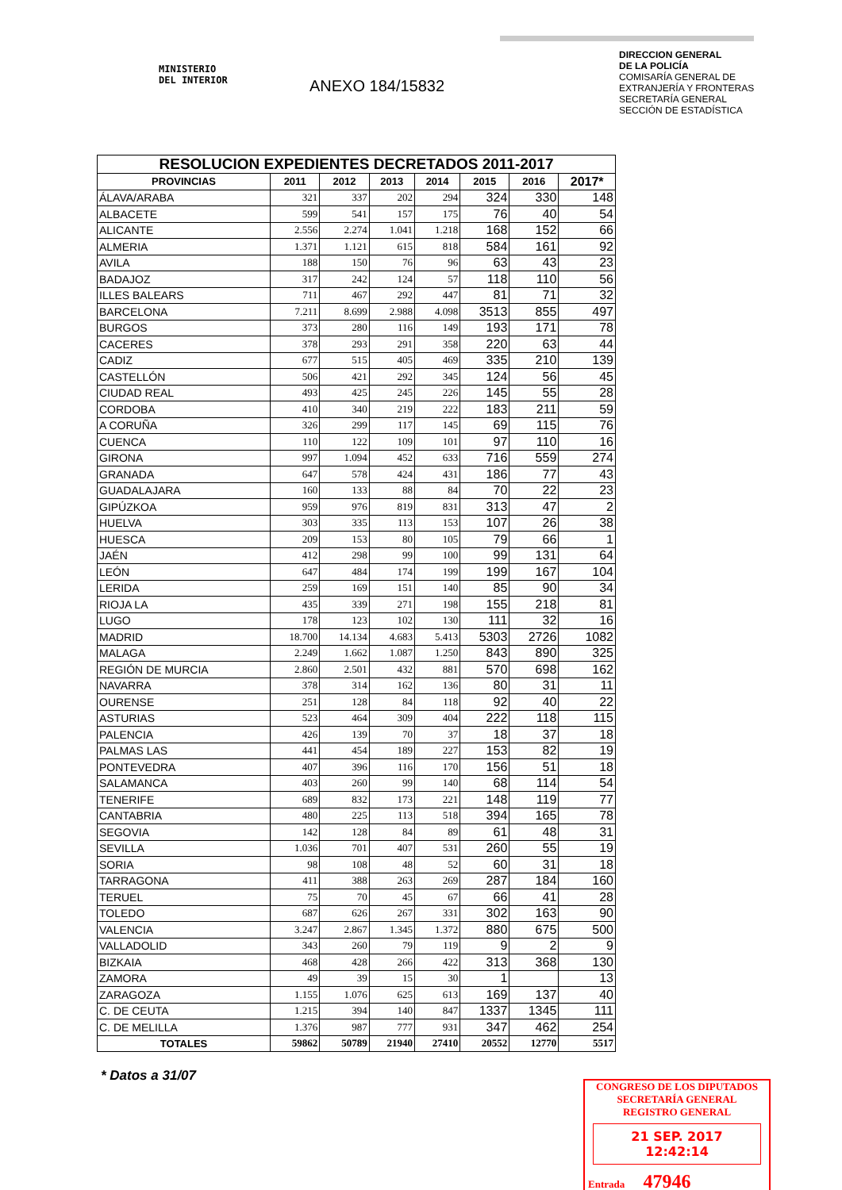MINISTERIO
DEL INTERIOR
ANEXO 184/15832
DIRECCION GENERAL
DE LA POLICÍA
COMISARÍA GENERAL DE
EXTRANJERÍA Y FRONTERAS
SECRETARÍA GENERAL
SECCIÓN DE ESTADÍSTICA
| RESOLUCION EXPEDIENTES DECRETADOS 2011-2017 | | | | | | | |
| --- | --- | --- | --- | --- | --- | --- | --- |
| PROVINCIAS | 2011 | 2012 | 2013 | 2014 | 2015 | 2016 | 2017* |
| ÁLAVA/ARABA | 321 | 337 | 202 | 294 | 324 | 330 | 148 |
| ALBACETE | 599 | 541 | 157 | 175 | 76 | 40 | 54 |
| ALICANTE | 2.556 | 2.274 | 1.041 | 1.218 | 168 | 152 | 66 |
| ALMERIA | 1.371 | 1.121 | 615 | 818 | 584 | 161 | 92 |
| AVILA | 188 | 150 | 76 | 96 | 63 | 43 | 23 |
| BADAJOZ | 317 | 242 | 124 | 57 | 118 | 110 | 56 |
| ILLES BALEARS | 711 | 467 | 292 | 447 | 81 | 71 | 32 |
| BARCELONA | 7.211 | 8.699 | 2.988 | 4.098 | 3513 | 855 | 497 |
| BURGOS | 373 | 280 | 116 | 149 | 193 | 171 | 78 |
| CACERES | 378 | 293 | 291 | 358 | 220 | 63 | 44 |
| CADIZ | 677 | 515 | 405 | 469 | 335 | 210 | 139 |
| CASTELLÓN | 506 | 421 | 292 | 345 | 124 | 56 | 45 |
| CIUDAD REAL | 493 | 425 | 245 | 226 | 145 | 55 | 28 |
| CORDOBA | 410 | 340 | 219 | 222 | 183 | 211 | 59 |
| A CORUÑA | 326 | 299 | 117 | 145 | 69 | 115 | 76 |
| CUENCA | 110 | 122 | 109 | 101 | 97 | 110 | 16 |
| GIRONA | 997 | 1.094 | 452 | 633 | 716 | 559 | 274 |
| GRANADA | 647 | 578 | 424 | 431 | 186 | 77 | 43 |
| GUADALAJARA | 160 | 133 | 88 | 84 | 70 | 22 | 23 |
| GIPÚZKOA | 959 | 976 | 819 | 831 | 313 | 47 | 2 |
| HUELVA | 303 | 335 | 113 | 153 | 107 | 26 | 38 |
| HUESCA | 209 | 153 | 80 | 105 | 79 | 66 | 1 |
| JAÉN | 412 | 298 | 99 | 100 | 99 | 131 | 64 |
| LEÓN | 647 | 484 | 174 | 199 | 199 | 167 | 104 |
| LERIDA | 259 | 169 | 151 | 140 | 85 | 90 | 34 |
| RIOJA LA | 435 | 339 | 271 | 198 | 155 | 218 | 81 |
| LUGO | 178 | 123 | 102 | 130 | 111 | 32 | 16 |
| MADRID | 18.700 | 14.134 | 4.683 | 5.413 | 5303 | 2726 | 1082 |
| MALAGA | 2.249 | 1.662 | 1.087 | 1.250 | 843 | 890 | 325 |
| REGIÓN DE MURCIA | 2.860 | 2.501 | 432 | 881 | 570 | 698 | 162 |
| NAVARRA | 378 | 314 | 162 | 136 | 80 | 31 | 11 |
| OURENSE | 251 | 128 | 84 | 118 | 92 | 40 | 22 |
| ASTURIAS | 523 | 464 | 309 | 404 | 222 | 118 | 115 |
| PALENCIA | 426 | 139 | 70 | 37 | 18 | 37 | 18 |
| PALMAS LAS | 441 | 454 | 189 | 227 | 153 | 82 | 19 |
| PONTEVEDRA | 407 | 396 | 116 | 170 | 156 | 51 | 18 |
| SALAMANCA | 403 | 260 | 99 | 140 | 68 | 114 | 54 |
| TENERIFE | 689 | 832 | 173 | 221 | 148 | 119 | 77 |
| CANTABRIA | 480 | 225 | 113 | 518 | 394 | 165 | 78 |
| SEGOVIA | 142 | 128 | 84 | 89 | 61 | 48 | 31 |
| SEVILLA | 1.036 | 701 | 407 | 531 | 260 | 55 | 19 |
| SORIA | 98 | 108 | 48 | 52 | 60 | 31 | 18 |
| TARRAGONA | 411 | 388 | 263 | 269 | 287 | 184 | 160 |
| TERUEL | 75 | 70 | 45 | 67 | 66 | 41 | 28 |
| TOLEDO | 687 | 626 | 267 | 331 | 302 | 163 | 90 |
| VALENCIA | 3.247 | 2.867 | 1.345 | 1.372 | 880 | 675 | 500 |
| VALLADOLID | 343 | 260 | 79 | 119 | 9 | 2 | 9 |
| BIZKAIA | 468 | 428 | 266 | 422 | 313 | 368 | 130 |
| ZAMORA | 49 | 39 | 15 | 30 | 1 | | 13 |
| ZARAGOZA | 1.155 | 1.076 | 625 | 613 | 169 | 137 | 40 |
| C. DE CEUTA | 1.215 | 394 | 140 | 847 | 1337 | 1345 | 111 |
| C. DE MELILLA | 1.376 | 987 | 777 | 931 | 347 | 462 | 254 |
| TOTALES | 59862 | 50789 | 21940 | 27410 | 20552 | 12770 | 5517 |
* Datos a 31/07
CONGRESO DE LOS DIPUTADOS
SECRETARÍA GENERAL
REGISTRO GENERAL
21 SEP. 2017 12:42:14
Entrada 47946